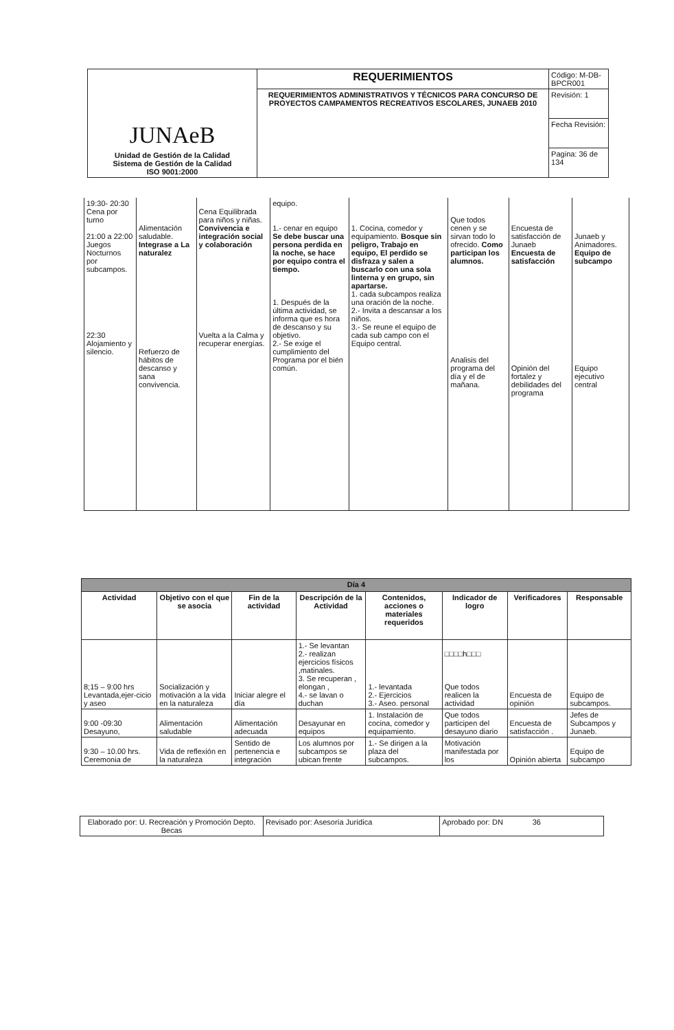| JUNAeB Unidad de Gestión de la Calidad Sistema de Gestión de la Calidad ISO 9001:2000 | REQUERIMIENTOS | Código: M-DB-BPCR001 |
| | REQUERIMIENTOS ADMINISTRATIVOS Y TÉCNICOS PARA CONCURSO DE PROYECTOS CAMPAMENTOS RECREATIVOS ESCOLARES, JUNAEB 2010 | Revisión: 1 |
| | | Fecha Revisión: |
| | | Pagina: 36 de 134 |
| 19:30- 20:30 Cena por turno 21:00 a 22:00 Juegos Nocturnos por subcampos. 22:30 Alojamiento y silencio. | Alimentación saludable. Integrase a La naturalez Refuerzo de hábitos de descanso y sana convivencia. | Cena Equilibrada para niños y niñas. Convivencia e integración social y colaboración Vuelta a la Calma y recuperar energías. | equipo. 1.- cenar en equipo Se debe buscar una persona perdida en la noche, se hace por equipo contra el tiempo. 1. Después de la última actividad, se informa que es hora de descanso y su objetivo. 2.- Se exige el cumplimiento del Programa por el bién común. | 1. Cocina, comedor y equipamiento. Bosque sin peligro, Trabajo en equipo, El perdido se disfraza y salen a buscarlo con una sola linterna y en grupo, sin apartarse. 1. cada subcampos realiza una oración de la noche. 2.- Invita a descansar a los niños. 3.- Se reune el equipo de cada sub campo con el Equipo central. | Que todos cenen y se sirvan todo lo ofrecido. Como participan los alumnos. Analisis del programa del día y el de mañana. | Encuesta de satisfacción de Junaeb Encuesta de satisfacción Opinión del fortalez y debilidades del programa | Junaeb y Animadores. Equipo de subcampo Equipo ejecutivo central |
| Día 4 | | | | | | | |
| --- | --- | --- | --- | --- | --- | --- | --- |
| Actividad | Objetivo con el que se asocia | Fin de la actividad | Descripción de la Actividad | Contenidos, acciones o materiales requeridos | Indicador de logro | Verificadores | Responsable |
| 8;15 – 9:00 hrs Levantada,ejer-cicio y aseo | Socialización y motivación a la vida en la naturaleza | Iniciar alegre el día | 1.- Se levantan 2.- realizan ejercicios físicos ,matinales. 3. Se recuperan , elongan , 4.- se lavan o duchan | 1.- levantada 2.- Ejercicios 3.- Aseo. personal | □□□□h□□□ Que todos realicen la actividad | Encuesta de opinión | Equipo de subcampos. |
| 9:00 -09:30 Desayuno, | Alimentación saludable | Alimentación adecuada | Desayunar en equipos | 1. Instalación de cocina, comedor y equipamiento. | Que todos participen del desayuno diario | Encuesta de satisfacción . | Jefes de Subcampos y Junaeb. |
| 9:30 – 10.00 hrs. Ceremonia de | Vida de reflexión en la naturaleza | Sentido de pertenencia e integración | Los alumnos por subcampos se ubican frente | 1.- Se dirigen a la plaza del subcampos. | Motivación manifestada por los | Opinión abierta | Equipo de subcampo |
| Elaborado por: U. Recreación y Promoción Depto. Becas | Revisado por: Asesoría Jurídica | Aprobado por: DN 36 |